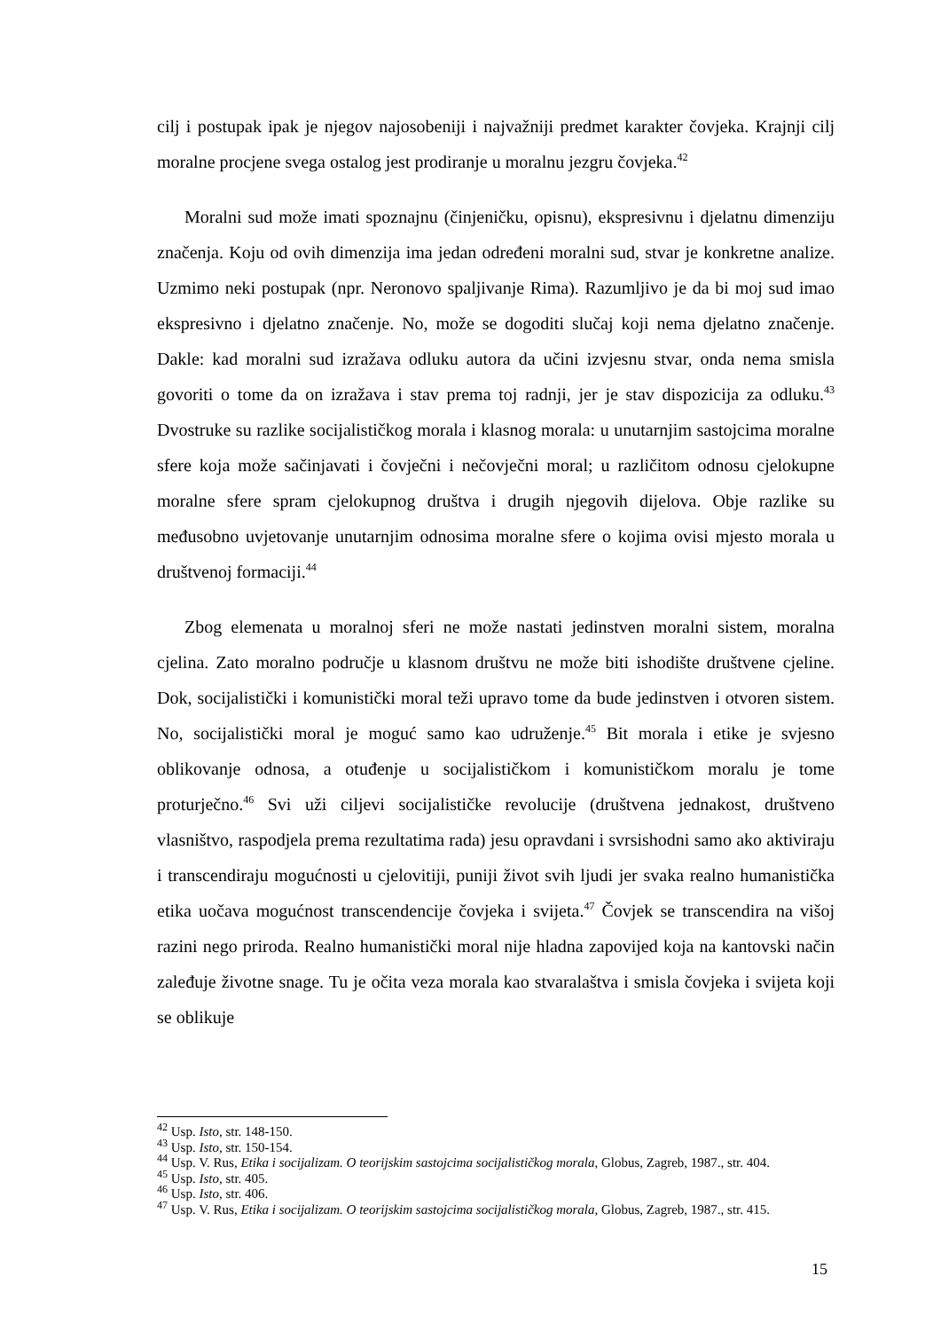cilj i postupak ipak je njegov najosobeniji i najvažniji predmet karakter čovjeka. Krajnji cilj moralne procjene svega ostalog jest prodiranje u moralnu jezgru čovjeka.<sup>42</sup>
Moralni sud može imati spoznajnu (činjeničku, opisnu), ekspresivnu i djelatnu dimenziju značenja. Koju od ovih dimenzija ima jedan određeni moralni sud, stvar je konkretne analize. Uzmimo neki postupak (npr. Neronovo spaljivanje Rima). Razumljivo je da bi moj sud imao ekspresivno i djelatno značenje. No, može se dogoditi slučaj koji nema djelatno značenje. Dakle: kad moralni sud izražava odluku autora da učini izvjesnu stvar, onda nema smisla govoriti o tome da on izražava i stav prema toj radnji, jer je stav dispozicija za odluku.<sup>43</sup> Dvostruke su razlike socijalističkog morala i klasnog morala: u unutarnjim sastojcima moralne sfere koja može sačinjavati i čovječni i nečovječni moral; u različitom odnosu cjelokupne moralne sfere spram cjelokupnog društva i drugih njegovih dijelova. Obje razlike su međusobno uvjetovanje unutarnjim odnosima moralne sfere o kojima ovisi mjesto morala u društvenoj formaciji.<sup>44</sup>
Zbog elemenata u moralnoj sferi ne može nastati jedinstven moralni sistem, moralna cjelina. Zato moralno područje u klasnom društvu ne može biti ishodište društvene cjeline. Dok, socijalistički i komunistički moral teži upravo tome da bude jedinstven i otvoren sistem. No, socijalistički moral je moguć samo kao udruženje.<sup>45</sup> Bit morala i etike je svjesno oblikovanje odnosa, a otuđenje u socijalističkom i komunističkom moralu je tome proturječno.<sup>46</sup> Svi uži ciljevi socijalističke revolucije (društvena jednakost, društveno vlasništvo, raspodjela prema rezultatima rada) jesu opravdani i svrsishodni samo ako aktiviraju i transcendiraju mogućnosti u cjelovitiji, puniji život svih ljudi jer svaka realno humanistička etika uočava mogućnost transcendencije čovjeka i svijeta.<sup>47</sup> Čovjek se transcendira na višoj razini nego priroda. Realno humanistički moral nije hladna zapovijed koja na kantovski način zaleđuje životne snage. Tu je očita veza morala kao stvaralaštva i smisla čovjeka i svijeta koji se oblikuje
<sup>42</sup> Usp. Isto, str. 148-150.
<sup>43</sup> Usp. Isto, str. 150-154.
<sup>44</sup> Usp. V. Rus, Etika i socijalizam. O teorijskim sastojcima socijalističkog morala, Globus, Zagreb, 1987., str. 404.
<sup>45</sup> Usp. Isto, str. 405.
<sup>46</sup> Usp. Isto, str. 406.
<sup>47</sup> Usp. V. Rus, Etika i socijalizam. O teorijskim sastojcima socijalističkog morala, Globus, Zagreb, 1987., str. 415.
15